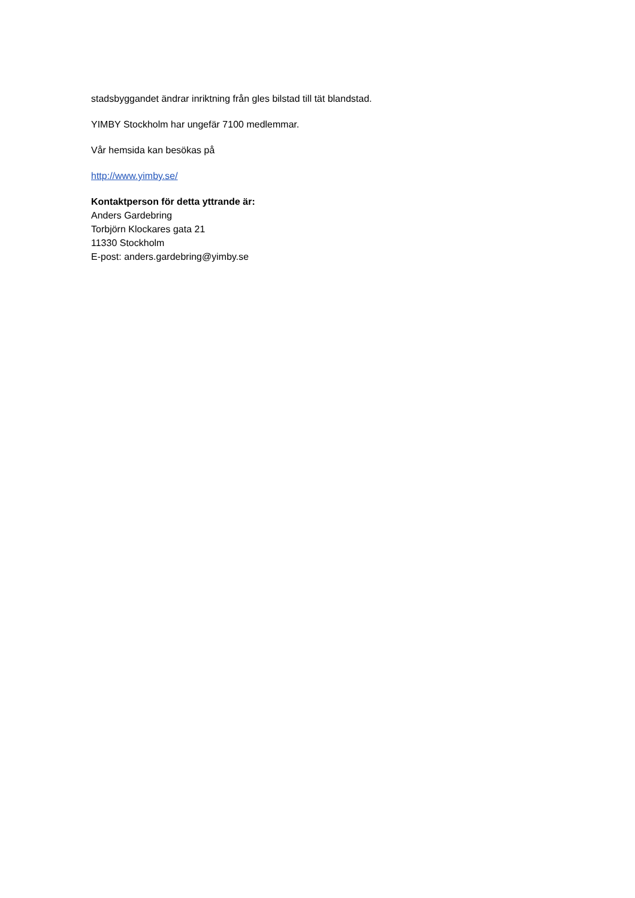stadsbyggandet ändrar inriktning från gles bilstad till tät blandstad.
YIMBY Stockholm har ungefär 7100 medlemmar.
Vår hemsida kan besökas på
http://www.yimby.se/
Kontaktperson för detta yttrande är:
Anders Gardebring
Torbjörn Klockares gata 21
11330 Stockholm
E-post: anders.gardebring@yimby.se